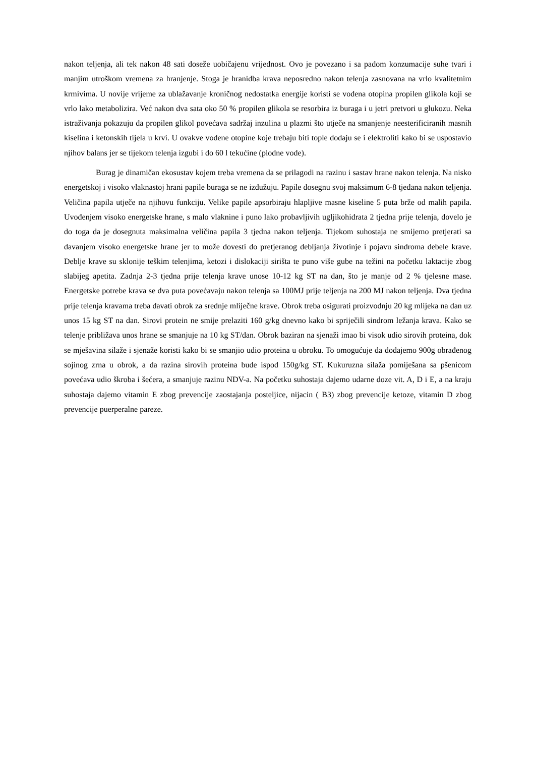nakon teljenja, ali tek nakon 48 sati doseže uobičajenu vrijednost. Ovo je povezano i sa padom konzumacije suhe tvari i manjim utroškom vremena za hranjenje. Stoga je hranidba krava neposredno nakon telenja zasnovana na vrlo kvalitetnim krmivima. U novije vrijeme za ublažavanje kroničnog nedostatka energije koristi se vodena otopina propilen glikola koji se vrlo lako metabolizira. Već nakon dva sata oko 50 % propilen glikola se resorbira iz buraga i u jetri pretvori u glukozu. Neka istraživanja pokazuju da propilen glikol povećava sadržaj inzulina u plazmi što utječe na smanjenje neesterificiranih masnih kiselina i ketonskih tijela u krvi. U ovakve vodene otopine koje trebaju biti tople dodaju se i elektroliti kako bi se uspostavio njihov balans jer se tijekom telenja izgubi i do 60 l tekućine (plodne vode).
Burag je dinamičan ekosustav kojem treba vremena da se prilagodi na razinu i sastav hrane nakon telenja. Na nisko energetskoj i visoko vlaknastoj hrani papile buraga se ne izdužuju. Papile dosegnu svoj maksimum 6-8 tjedana nakon teljenja. Veličina papila utječe na njihovu funkciju. Velike papile apsorbiraju hlapljive masne kiseline 5 puta brže od malih papila. Uvođenjem visoko energetske hrane, s malo vlaknine i puno lako probavljivih ugljikohidrata 2 tjedna prije telenja, dovelo je do toga da je dosegnuta maksimalna veličina papila 3 tjedna nakon teljenja. Tijekom suhostaja ne smijemo pretjerati sa davanjem visoko energetske hrane jer to može dovesti do pretjeranog debljanja životinje i pojavu sindroma debele krave. Deblje krave su sklonije teškim telenjima, ketozi i dislokaciji sirišta te puno više gube na težini na početku laktacije zbog slabijeg apetita. Zadnja 2-3 tjedna prije telenja krave unose 10-12 kg ST na dan, što je manje od 2 % tjelesne mase. Energetske potrebe krava se dva puta povećavaju nakon telenja sa 100MJ prije teljenja na 200 MJ nakon teljenja. Dva tjedna prije telenja kravama treba davati obrok za srednje mliječne krave. Obrok treba osigurati proizvodnju 20 kg mlijeka na dan uz unos 15 kg ST na dan. Sirovi protein ne smije prelaziti 160 g/kg dnevno kako bi spriječili sindrom ležanja krava. Kako se telenje približava unos hrane se smanjuje na 10 kg ST/dan. Obrok baziran na sjenaži imao bi visok udio sirovih proteina, dok se mješavina silaže i sjenaže koristi kako bi se smanjio udio proteina u obroku. To omogućuje da dodajemo 900g obrađenog sojinog zrna u obrok, a da razina sirovih proteina bude ispod 150g/kg ST. Kukuruzna silaža pomiješana sa pšenicom povećava udio škroba i šećera, a smanjuje razinu NDV-a. Na početku suhostaja dajemo udarne doze vit. A, D i E, a na kraju suhostaja dajemo vitamin E zbog prevencije zaostajanja posteljice, nijacin ( B3) zbog prevencije ketoze, vitamin D zbog prevencije puerperalne pareze.